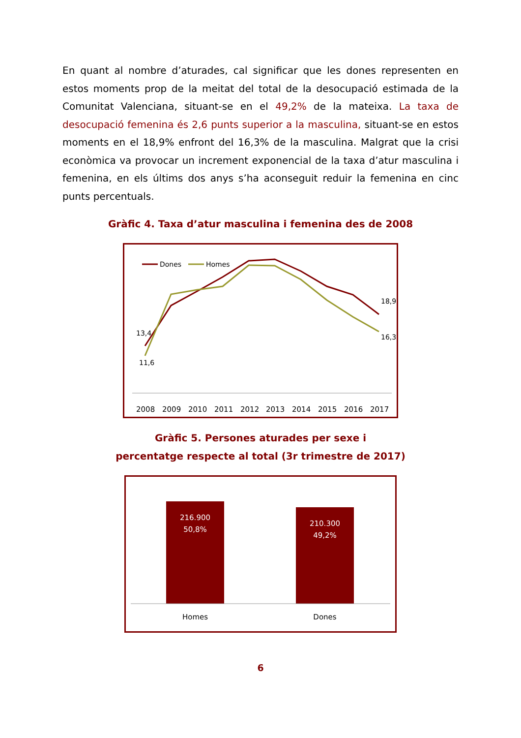En quant al nombre d’aturades, cal significar que les dones representen en estos moments prop de la meitat del total de la desocupació estimada de la Comunitat Valenciana, situant-se en el 49,2% de la mateixa. La taxa de desocupació femenina és 2,6 punts superior a la masculina, situant-se en estos moments en el 18,9% enfront del 16,3% de la masculina. Malgrat que la crisi econòmica va provocar un increment exponencial de la taxa d’atur masculina i femenina, en els últims dos anys s’ha aconseguit reduir la femenina en cinc punts percentuals.
Gràfic 4. Taxa d’atur masculina i femenina des de 2008
Dones
Homes
13,4
11,6
18,9
16,3
2008
2009
2010
2011
2012
2013
2014
2015
2016
2017
Gràfic 5. Persones aturades per sexe i
percentatge respecte al total (3r trimestre de 2017)
216.900
50,8%
210.300
49,2%
Homes
Dones
6